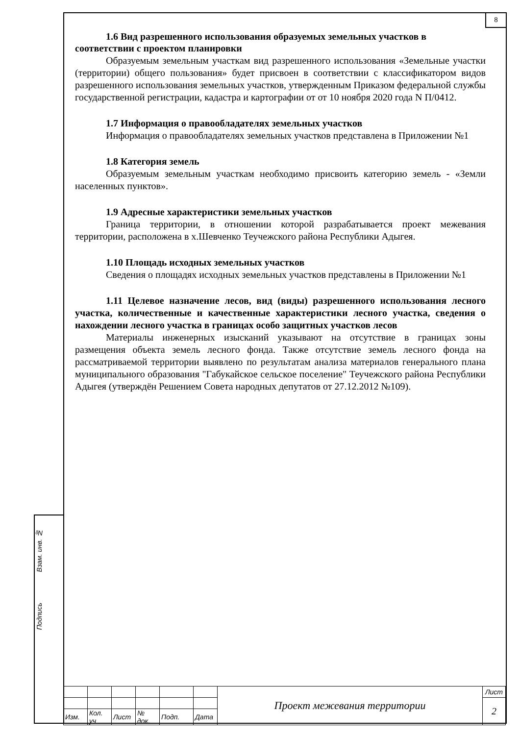8
Взам. инв. №
Подпись
1.6 Вид разрешенного использования образуемых земельных участков в
соответствии с проектом планировки
Образуемым земельным участкам вид разрешенного использования «Земельные участки (территории) общего пользования» будет присвоен в соответствии с классификатором видов разрешенного использования земельных участков, утвержденным Приказом федеральной службы государственной регистрации, кадастра и картографии от от 10 ноября 2020 года N П/0412.
1.7 Информация о правообладателях земельных участков
Информация о правообладателях земельных участков представлена в Приложении №1
1.8 Категория земель
Образуемым земельным участкам необходимо присвоить категорию земель - «Земли населенных пунктов».
1.9 Адресные характеристики земельных участков
Граница территории, в отношении которой разрабатывается проект межевания территории, расположена в х.Шевченко Теучежского района Республики Адыгея.
1.10 Площадь исходных земельных участков
Сведения о площадях исходных земельных участков представлены в Приложении №1
1.11 Целевое назначение лесов, вид (виды) разрешенного использования лесного участка, количественные и качественные характеристики лесного участка, сведения о нахождении лесного участка в границах особо защитных участков лесов
Материалы инженерных изысканий указывают на отсутствие в границах зоны размещения объекта земель лесного фонда. Также отсутствие земель лесного фонда на рассматриваемой территории выявлено по результатам анализа материалов генерального плана муниципального образования "Габукайское сельское поселение" Теучежского района Республики Адыгея (утверждён Решением Совета народных депутатов от 27.12.2012 №109).
| | | | | | | Проект межевания территории | Лист |
| | | | | | | | 2 |
| Изм. | Кол. уч | Лист | № док. | Подп. | Дата | | |